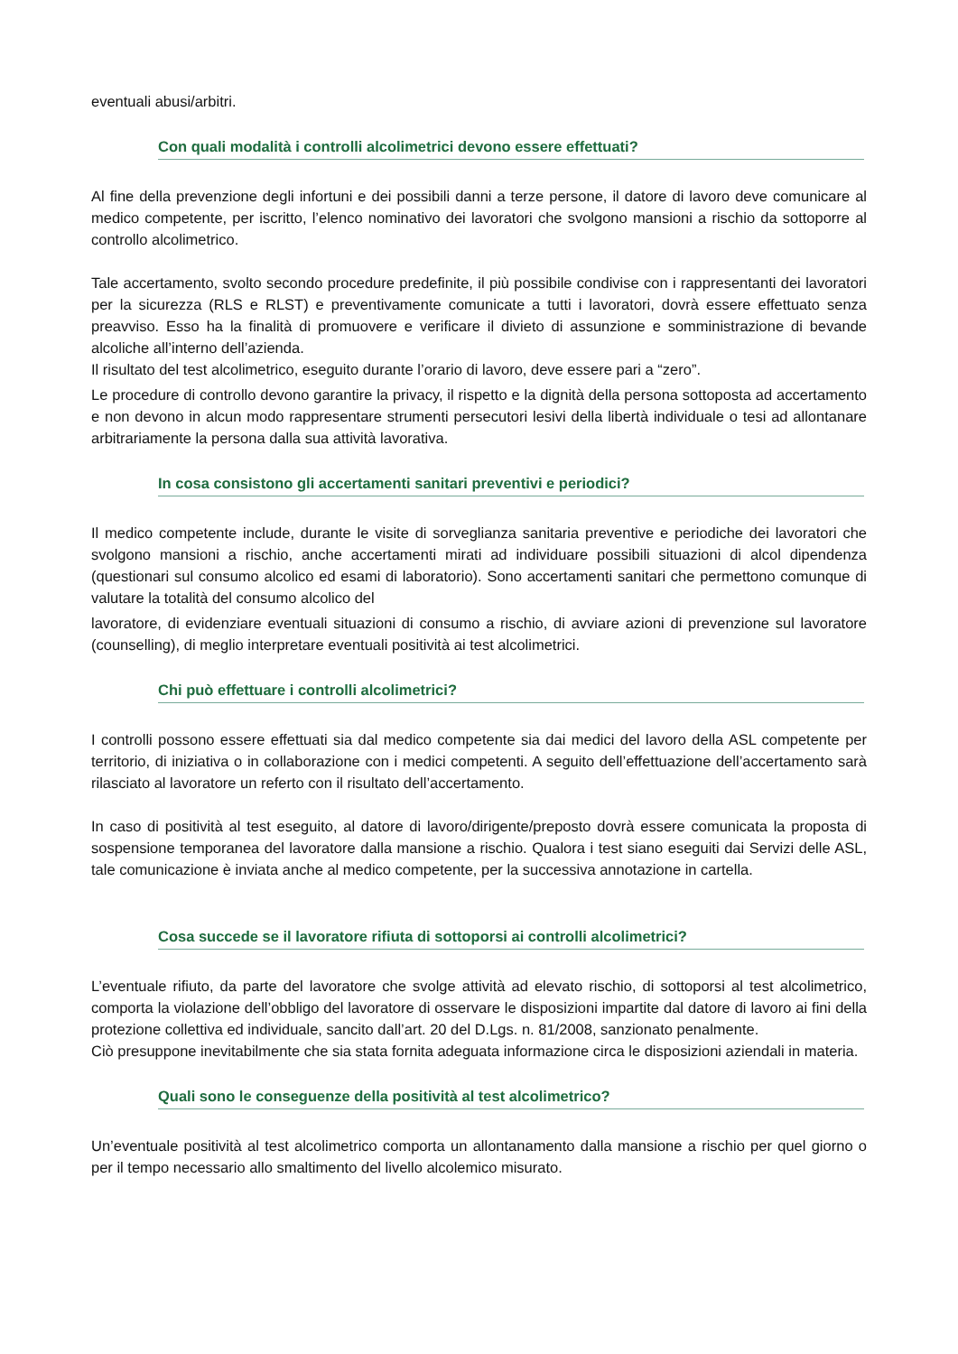eventuali abusi/arbitri.
Con quali modalità i controlli alcolimetrici devono essere effettuati?
Al fine della prevenzione degli infortuni e dei possibili danni a terze persone, il datore di lavoro deve comunicare al medico competente, per iscritto, l’elenco nominativo dei lavoratori che svolgono mansioni a rischio da sottoporre al controllo alcolimetrico.
Tale accertamento, svolto secondo procedure predefinite, il più possibile condivise con i rappresentanti dei lavoratori per la sicurezza (RLS e RLST) e preventivamente comunicate a tutti i lavoratori, dovrà essere effettuato senza preavviso. Esso ha la finalità di promuovere e verificare il divieto di assunzione e somministrazione di bevande alcoliche all’interno dell’azienda.
Il risultato del test alcolimetrico, eseguito durante l’orario di lavoro, deve essere pari a “zero”.
Le procedure di controllo devono garantire la privacy, il rispetto e la dignità della persona sottoposta ad accertamento e non devono in alcun modo rappresentare strumenti persecutori lesivi della libertà individuale o tesi ad allontanare arbitrariamente la persona dalla sua attività lavorativa.
In cosa consistono gli accertamenti sanitari preventivi e periodici?
Il medico competente include, durante le visite di sorveglianza sanitaria preventive e periodiche dei lavoratori che svolgono mansioni a rischio, anche accertamenti mirati ad individuare possibili situazioni di alcol dipendenza (questionari sul consumo alcolico ed esami di laboratorio). Sono accertamenti sanitari che permettono comunque di valutare la totalità del consumo alcolico del
lavoratore, di evidenziare eventuali situazioni di consumo a rischio, di avviare azioni di prevenzione sul lavoratore (counselling), di meglio interpretare eventuali positività ai test alcolimetrici.
Chi può effettuare i controlli alcolimetrici?
I controlli possono essere effettuati sia dal medico competente sia dai medici del lavoro della ASL competente per territorio, di iniziativa o in collaborazione con i medici competenti. A seguito dell’effettuazione dell’accertamento sarà rilasciato al lavoratore un referto con il risultato dell’accertamento.
In caso di positività al test eseguito, al datore di lavoro/dirigente/preposto dovrà essere comunicata la proposta di sospensione temporanea del lavoratore dalla mansione a rischio. Qualora i test siano eseguiti dai Servizi delle ASL, tale comunicazione è inviata anche al medico competente, per la successiva annotazione in cartella.
Cosa succede se il lavoratore rifiuta di sottoporsi ai controlli alcolimetrici?
L’eventuale rifiuto, da parte del lavoratore che svolge attività ad elevato rischio, di sottoporsi al test alcolimetrico, comporta la violazione dell’obbligo del lavoratore di osservare le disposizioni impartite dal datore di lavoro ai fini della protezione collettiva ed individuale, sancito dall’art. 20 del D.Lgs. n. 81/2008, sanzionato penalmente.
Ciò presuppone inevitabilmente che sia stata fornita adeguata informazione circa le disposizioni aziendali in materia.
Quali sono le conseguenze della positività al test alcolimetrico?
Un’eventuale positività al test alcolimetrico comporta un allontanamento dalla mansione a rischio per quel giorno o per il tempo necessario allo smaltimento del livello alcolemico misurato.